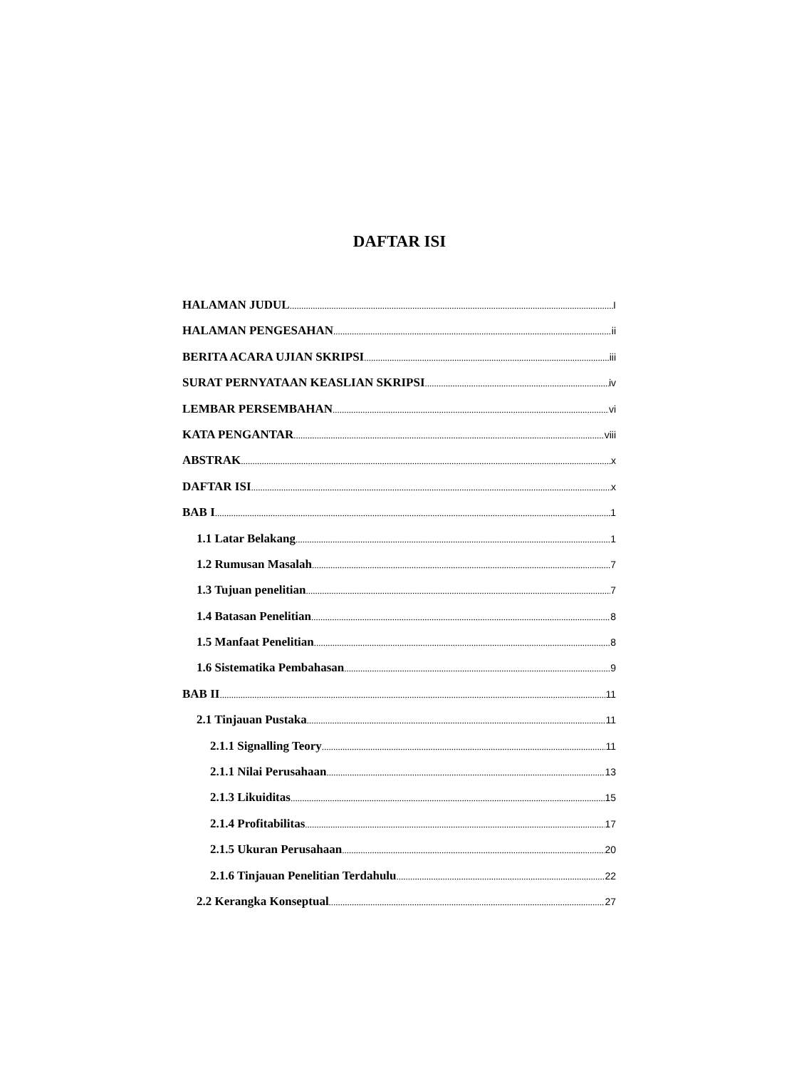DAFTAR ISI
HALAMAN JUDUL I
HALAMAN PENGESAHAN ii
BERITA ACARA UJIAN SKRIPSI iii
SURAT PERNYATAAN KEASLIAN SKRIPSI iv
LEMBAR PERSEMBAHAN vi
KATA PENGANTAR viii
ABSTRAK x
DAFTAR ISI x
BAB I 1
1.1 Latar Belakang 1
1.2 Rumusan Masalah 7
1.3 Tujuan penelitian 7
1.4 Batasan Penelitian 8
1.5 Manfaat Penelitian 8
1.6 Sistematika Pembahasan 9
BAB II 11
2.1 Tinjauan Pustaka 11
2.1.1 Signalling Teory 11
2.1.1 Nilai Perusahaan 13
2.1.3 Likuiditas 15
2.1.4 Profitabilitas 17
2.1.5 Ukuran Perusahaan 20
2.1.6 Tinjauan Penelitian Terdahulu 22
2.2 Kerangka Konseptual 27